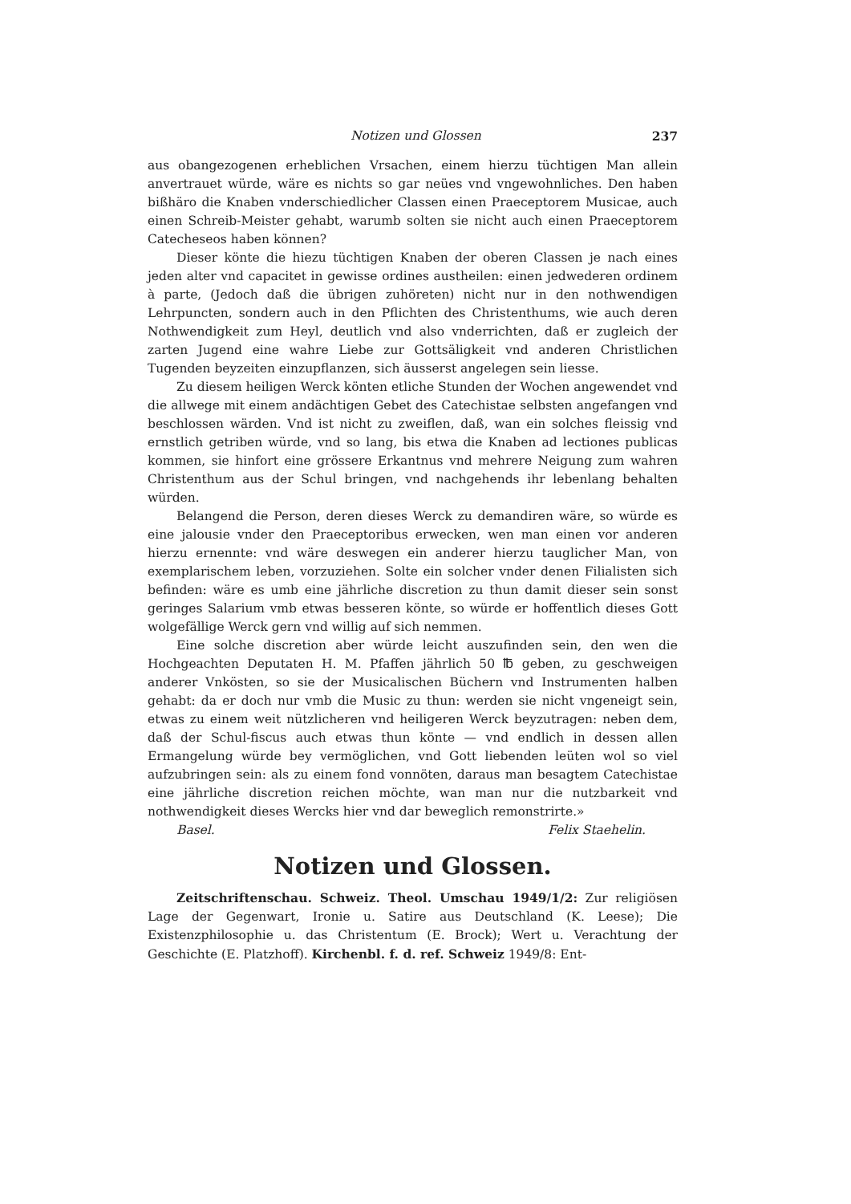Notizen und Glossen 237
aus obangezogenen erheblichen Vrsachen, einem hierzu tüchtigen Man allein anvertrauet würde, wäre es nichts so gar neües vnd vngewohnliches. Den haben bißhäro die Knaben vnderschiedlicher Classen einen Praeceptorem Musicae, auch einen Schreib-Meister gehabt, warumb solten sie nicht auch einen Praeceptorem Catecheseos haben können?
Dieser könte die hiezu tüchtigen Knaben der oberen Classen je nach eines jeden alter vnd capacitet in gewisse ordines austheilen: einen jedwederen ordinem à parte, (Jedoch daß die übrigen zuhöreten) nicht nur in den nothwendigen Lehrpuncten, sondern auch in den Pflichten des Christenthums, wie auch deren Nothwendigkeit zum Heyl, deutlich vnd also vnderrichten, daß er zugleich der zarten Jugend eine wahre Liebe zur Gottsäligkeit vnd anderen Christlichen Tugenden beyzeiten einzupflanzen, sich äusserst angelegen sein liesse.
Zu diesem heiligen Werck könten etliche Stunden der Wochen angewendet vnd die allwege mit einem andächtigen Gebet des Catechistae selbsten angefangen vnd beschlossen wärden. Vnd ist nicht zu zweiflen, daß, wan ein solches fleissig vnd ernstlich getriben würde, vnd so lang, bis etwa die Knaben ad lectiones publicas kommen, sie hinfort eine grössere Erkantnus vnd mehrere Neigung zum wahren Christenthum aus der Schul bringen, vnd nachgehends ihr lebenlang behalten würden.
Belangend die Person, deren dieses Werck zu demandiren wäre, so würde es eine jalousie vnder den Praeceptoribus erwecken, wen man einen vor anderen hierzu ernennte: vnd wäre deswegen ein anderer hierzu tauglicher Man, von exemplarischem leben, vorzuziehen. Solte ein solcher vnder denen Filialisten sich befinden: wäre es umb eine jährliche discretion zu thun damit dieser sein sonst geringes Salarium vmb etwas besseren könte, so würde er hoffentlich dieses Gott wolgefällige Werck gern vnd willig auf sich nemmen.
Eine solche discretion aber würde leicht auszufinden sein, den wen die Hochgeachten Deputaten H. M. Pfaffen jährlich 50 ℔ geben, zu geschweigen anderer Vnkösten, so sie der Musicalischen Büchern vnd Instrumenten halben gehabt: da er doch nur vmb die Music zu thun: werden sie nicht vngeneigt sein, etwas zu einem weit nützlicheren vnd heiligeren Werck beyzutragen: neben dem, daß der Schul-fiscus auch etwas thun könte — vnd endlich in dessen allen Ermangelung würde bey vermöglichen, vnd Gott liebenden leüten wol so viel aufzubringen sein: als zu einem fond vonnöten, daraus man besagtem Catechistae eine jährliche discretion reichen möchte, wan man nur die nutzbarkeit vnd nothwendigkeit dieses Wercks hier vnd dar beweglich remonstrirte.»
Basel. Felix Staehelin.
Notizen und Glossen.
Zeitschriftenschau. Schweiz. Theol. Umschau 1949/1/2: Zur religiösen Lage der Gegenwart, Ironie u. Satire aus Deutschland (K. Leese); Die Existenzphilosophie u. das Christentum (E. Brock); Wert u. Verachtung der Geschichte (E. Platzhoff). Kirchenbl. f. d. ref. Schweiz 1949/8: Ent-